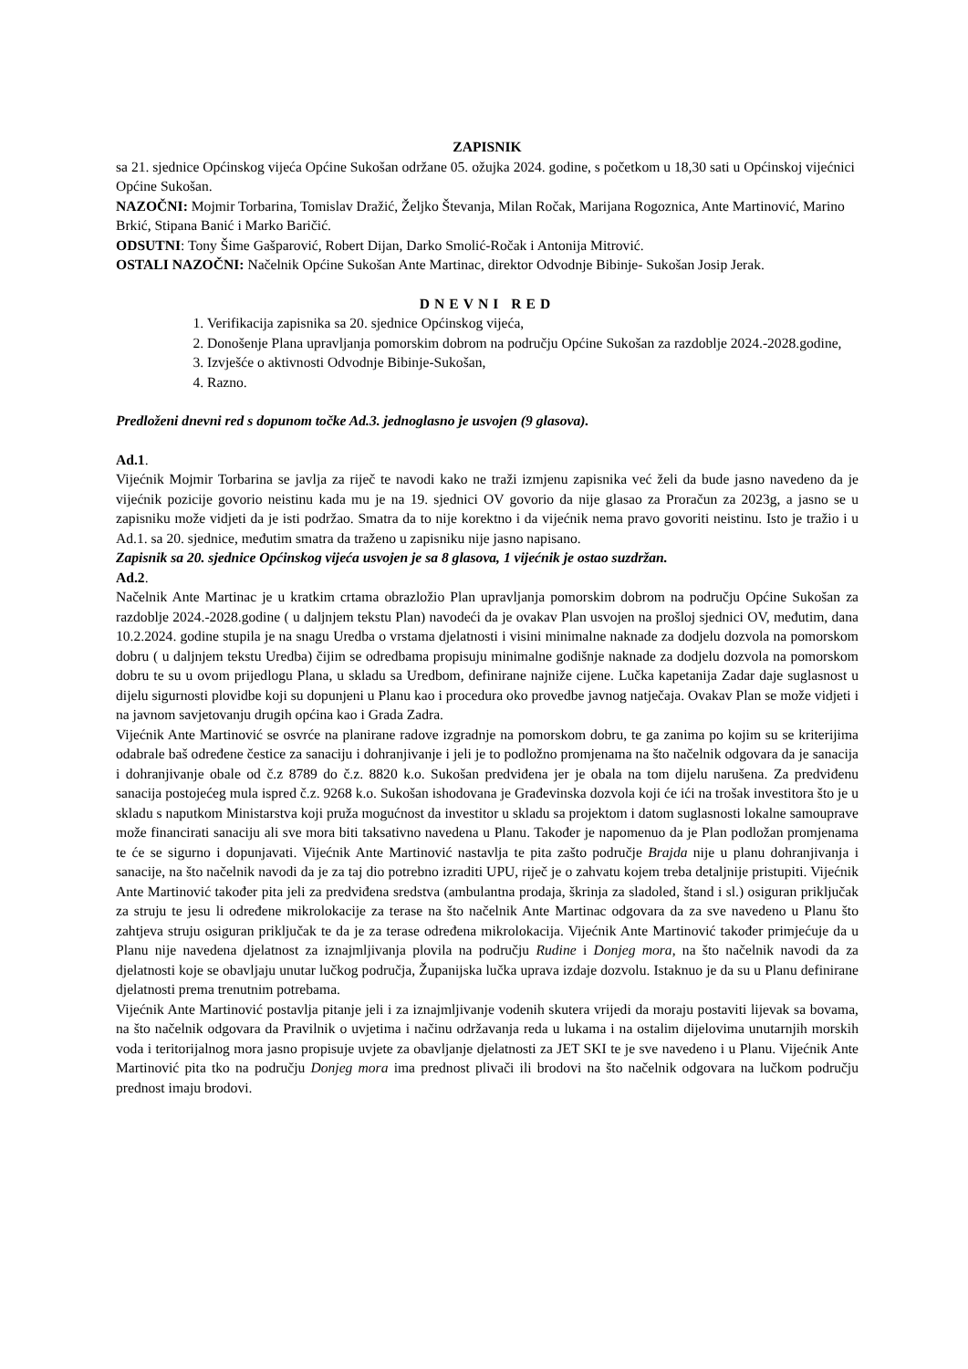ZAPISNIK
sa 21. sjednice Općinskog vijeća Općine Sukošan održane 05. ožujka 2024. godine, s početkom u 18,30 sati u Općinskoj vijećnici Općine Sukošan.
NAZOČNI: Mojmir Torbarina, Tomislav Dražić, Željko Števanja, Milan Ročak, Marijana Rogoznica, Ante Martinović, Marino Brkić, Stipana Banić i Marko Baričić.
ODSUTNI: Tony Šime Gašparović, Robert Dijan, Darko Smolić-Ročak i Antonija Mitrović.
OSTALI NAZOČNI: Načelnik Općine Sukošan Ante Martinac, direktor Odvodnje Bibinje- Sukošan Josip Jerak.
DNEVNI RED
1. Verifikacija zapisnika sa 20. sjednice Općinskog vijeća,
2. Donošenje Plana upravljanja pomorskim dobrom na području Općine Sukošan za razdoblje 2024.-2028.godine,
3. Izvješće o aktivnosti Odvodnje Bibinje-Sukošan,
4. Razno.
Predloženi dnevni red s dopunom točke Ad.3. jednoglasno je usvojen (9 glasova).
Ad.1.
Vijećnik Mojmir Torbarina se javlja za riječ te navodi kako ne traži izmjenu zapisnika već želi da bude jasno navedeno da je vijećnik pozicije govorio neistinu kada mu je na 19. sjednici OV govorio da nije glasao za Proračun za 2023g, a jasno se u zapisniku može vidjeti da je isti podržao. Smatra da to nije korektno i da vijećnik nema pravo govoriti neistinu. Isto je tražio i u Ad.1. sa 20. sjednice, međutim smatra da traženo u zapisniku nije jasno napisano.
Zapisnik sa 20. sjednice Općinskog vijeća usvojen je sa 8 glasova, 1 vijećnik je ostao suzdržan.
Ad.2.
Načelnik Ante Martinac je u kratkim crtama obrazložio Plan upravljanja pomorskim dobrom na području Općine Sukošan za razdoblje 2024.-2028.godine ( u daljnjem tekstu Plan) navodeći da je ovakav Plan usvojen na prošloj sjednici OV, međutim, dana 10.2.2024. godine stupila je na snagu Uredba o vrstama djelatnosti i visini minimalne naknade za dodjelu dozvola na pomorskom dobru ( u daljnjem tekstu Uredba) čijim se odredbama propisuju minimalne godišnje naknade za dodjelu dozvola na pomorskom dobru te su u ovom prijedlogu Plana, u skladu sa Uredbom, definirane najniže cijene. Lučka kapetanija Zadar daje suglasnost u dijelu sigurnosti plovidbe koji su dopunjeni u Planu kao i procedura oko provedbe javnog natječaja. Ovakav Plan se može vidjeti i na javnom savjetovanju drugih općina kao i Grada Zadra.
Vijećnik Ante Martinović se osvrće na planirane radove izgradnje na pomorskom dobru, te ga zanima po kojim su se kriterijima odabrale baš određene čestice za sanaciju i dohranjivanje i jeli je to podložno promjenama na što načelnik odgovara da je sanacija i dohranjivanje obale od č.z 8789 do č.z. 8820 k.o. Sukošan predviđena jer je obala na tom dijelu narušena. Za predviđenu sanacija postojećeg mula ispred č.z. 9268 k.o. Sukošan ishodovana je Građevinska dozvola koji će ići na trošak investitora što je u skladu s naputkom Ministarstva koji pruža mogućnost da investitor u skladu sa projektom i datom suglasnosti lokalne samouprave može financirati sanaciju ali sve mora biti taksativno navedena u Planu. Također je napomenuo da je Plan podložan promjenama te će se sigurno i dopunjavati. Vijećnik Ante Martinović nastavlja te pita zašto područje Brajda nije u planu dohranjivanja i sanacije, na što načelnik navodi da je za taj dio potrebno izraditi UPU, riječ je o zahvatu kojem treba detaljnije pristupiti. Vijećnik Ante Martinović također pita jeli za predviđena sredstva (ambulantna prodaja, škrinja za sladoled, štand i sl.) osiguran priključak za struju te jesu li određene mikrolokacije za terase na što načelnik Ante Martinac odgovara da za sve navedeno u Planu što zahtjeva struju osiguran priključak te da je za terase određena mikrolokacija. Vijećnik Ante Martinović također primjećuje da u Planu nije navedena djelatnost za iznajmljivanja plovila na području Rudine i Donjeg mora, na što načelnik navodi da za djelatnosti koje se obavljaju unutar lučkog područja, Županijska lučka uprava izdaje dozvolu. Istaknuo je da su u Planu definirane djelatnosti prema trenutnim potrebama.
Vijećnik Ante Martinović postavlja pitanje jeli i za iznajmljivanje vodenih skutera vrijedi da moraju postaviti lijevak sa bovama, na što načelnik odgovara da Pravilnik o uvjetima i načinu održavanja reda u lukama i na ostalim dijelovima unutarnjih morskih voda i teritorijalnog mora jasno propisuje uvjete za obavljanje djelatnosti za JET SKI te je sve navedeno i u Planu. Vijećnik Ante Martinović pita tko na području Donjeg mora ima prednost plivači ili brodovi na što načelnik odgovara na lučkom području prednost imaju brodovi.